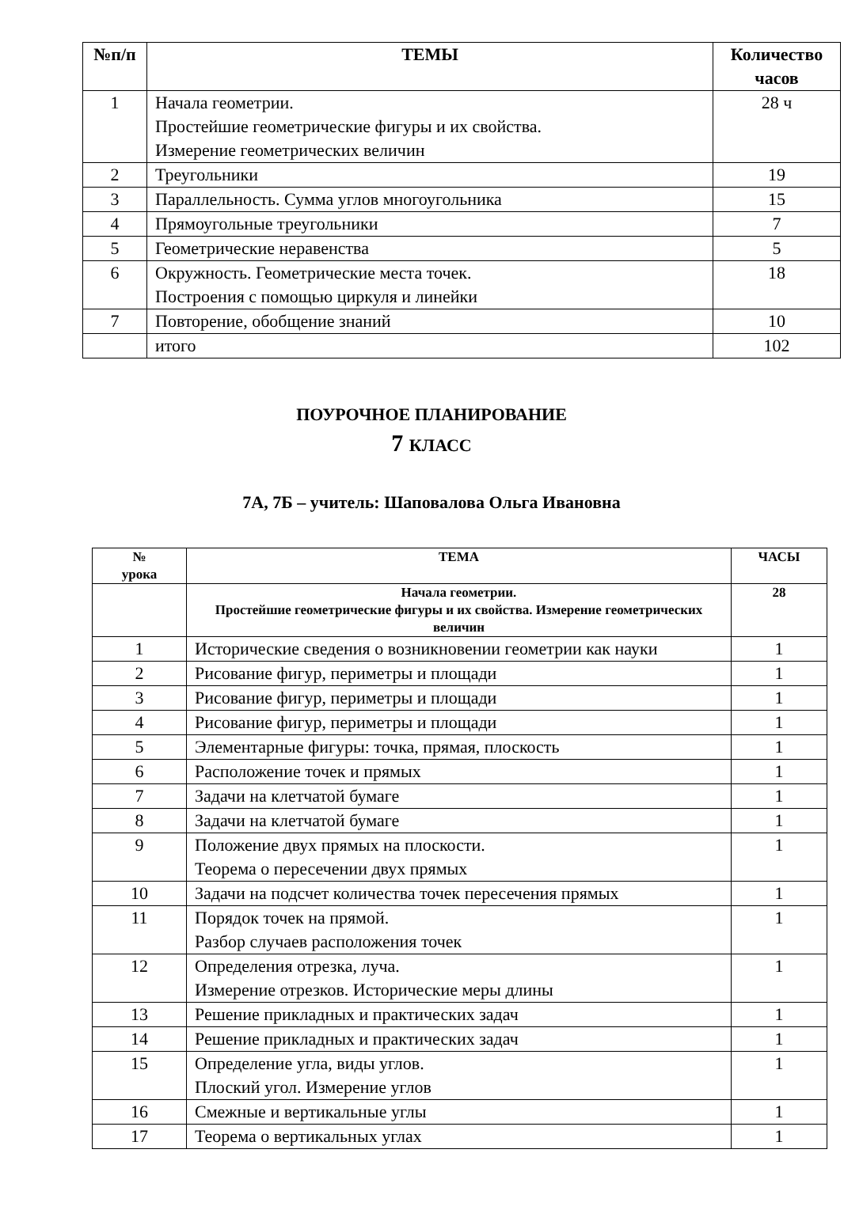| №п/п | ТЕМЫ | Количество часов |
| --- | --- | --- |
| 1 | Начала геометрии. Простейшие геометрические фигуры и их свойства. Измерение геометрических величин | 28 ч |
| 2 | Треугольники | 19 |
| 3 | Параллельность. Сумма углов многоугольника | 15 |
| 4 | Прямоугольные треугольники | 7 |
| 5 | Геометрические неравенства | 5 |
| 6 | Окружность. Геометрические места точек. Построения с помощью циркуля и линейки | 18 |
| 7 | Повторение, обобщение знаний | 10 |
| | итого | 102 |
ПОУРОЧНОЕ ПЛАНИРОВАНИЕ
7 КЛАСС
7А, 7Б – учитель: Шаповалова Ольга Ивановна
| № урока | ТЕМА | ЧАСЫ |
| --- | --- | --- |
| | Начала геометрии. Простейшие геометрические фигуры и их свойства. Измерение геометрических величин | 28 |
| 1 | Исторические сведения о возникновении геометрии как науки | 1 |
| 2 | Рисование фигур, периметры и площади | 1 |
| 3 | Рисование фигур, периметры и площади | 1 |
| 4 | Рисование фигур, периметры и площади | 1 |
| 5 | Элементарные фигуры: точка, прямая, плоскость | 1 |
| 6 | Расположение точек и прямых | 1 |
| 7 | Задачи на клетчатой бумаге | 1 |
| 8 | Задачи на клетчатой бумаге | 1 |
| 9 | Положение двух прямых на плоскости. Теорема о пересечении двух прямых | 1 |
| 10 | Задачи на подсчет количества точек пересечения прямых | 1 |
| 11 | Порядок точек на прямой. Разбор случаев расположения точек | 1 |
| 12 | Определения отрезка, луча. Измерение отрезков. Исторические меры длины | 1 |
| 13 | Решение прикладных и практических задач | 1 |
| 14 | Решение прикладных и практических задач | 1 |
| 15 | Определение угла, виды углов. Плоский угол. Измерение углов | 1 |
| 16 | Смежные и вертикальные углы | 1 |
| 17 | Теорема о вертикальных углах | 1 |